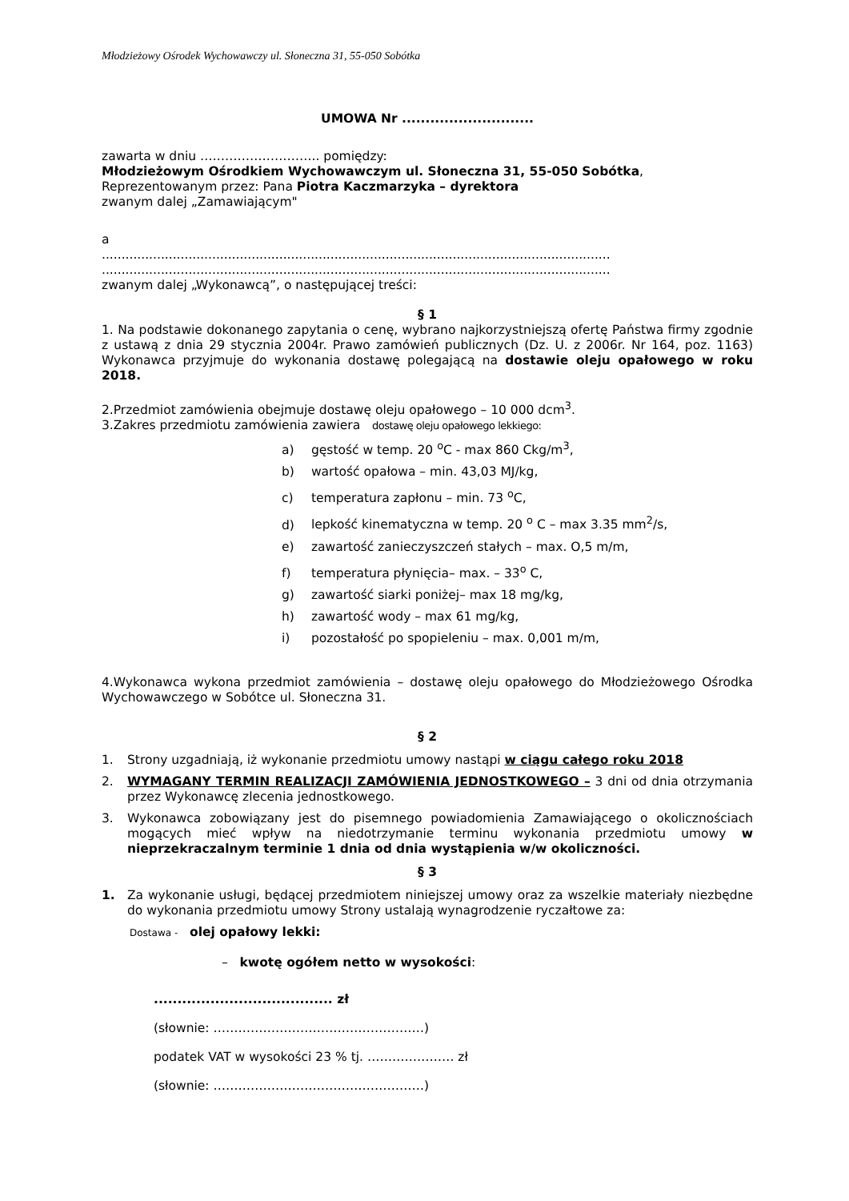Młodzieżowy Ośrodek Wychowawczy ul. Słoneczna 31, 55-050 Sobótka
UMOWA Nr ............................
zawarta w dniu ……………………….. pomiędzy:
Młodzieżowym Ośrodkiem Wychowawczym ul. Słoneczna 31, 55-050 Sobótka,
Reprezentowanym przez: Pana Piotra Kaczmarzyka – dyrektora
zwanym dalej „Zamawiającym"
a
.................................................................................................................................
.................................................................................................................................
zwanym dalej „Wykonawcą”, o następującej treści:
§ 1
1. Na podstawie dokonanego zapytania o cenę, wybrano najkorzystniejszą ofertę Państwa firmy zgodnie z ustawą z dnia 29 stycznia 2004r. Prawo zamówień publicznych (Dz. U. z 2006r. Nr 164, poz. 1163) Wykonawca przyjmuje do wykonania dostawę polegającą na dostawie oleju opałowego w roku 2018.
2.Przedmiot zamówienia obejmuje dostawę oleju opałowego – 10 000 dcm<sup>3</sup>.
3.Zakres przedmiotu zamówienia zawiera dostawę oleju opałowego lekkiego:
a) gęstość w temp. 20 <sup>o</sup>C - max 860 Ckg/m<sup>3</sup>,
b) wartość opałowa – min. 43,03 MJ/kg,
c) temperatura zapłonu – min. 73 <sup>o</sup>C,
d) lepkość kinematyczna w temp. 20 <sup>o</sup> C – max 3.35 mm<sup>2</sup>/s,
e) zawartość zanieczyszczeń stałych – max. O,5 m/m,
f) temperatura płynięcia– max. – 33<sup>o</sup> C,
g) zawartość siarki poniżej– max 18 mg/kg,
h) zawartość wody – max 61 mg/kg,
i) pozostałość po spopieleniu – max. 0,001 m/m,
4.Wykonawca wykona przedmiot zamówienia – dostawę oleju opałowego do Młodzieżowego Ośrodka Wychowawczego w Sobótce ul. Słoneczna 31.
§ 2
1. Strony uzgadniają, iż wykonanie przedmiotu umowy nastąpi w ciągu całego roku 2018
2. WYMAGANY TERMIN REALIZACJI ZAMÓWIENIA JEDNOSTKOWEGO – 3 dni od dnia otrzymania przez Wykonawcę zlecenia jednostkowego.
3. Wykonawca zobowiązany jest do pisemnego powiadomienia Zamawiającego o okolicznościach mogących mieć wpływ na niedotrzymanie terminu wykonania przedmiotu umowy w nieprzekraczalnym terminie 1 dnia od dnia wystąpienia w/w okoliczności.
§ 3
1. Za wykonanie usługi, będącej przedmiotem niniejszej umowy oraz za wszelkie materiały niezbędne do wykonania przedmiotu umowy Strony ustalają wynagrodzenie ryczałtowe za:
Dostawa - olej opałowy lekki:
– kwotę ogółem netto w wysokości:
...................................... zł
(słownie: ……………………………………………)
podatek VAT w wysokości 23 % tj. ………………… zł
(słownie: ……………………………………………)